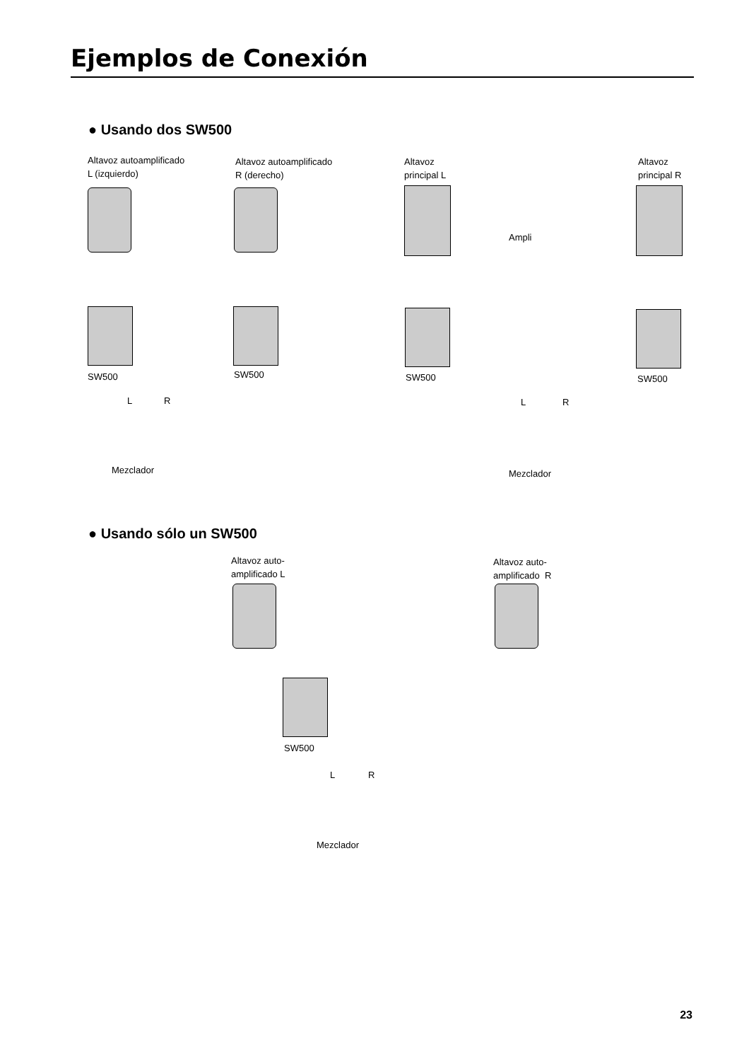Ejemplos de Conexión
● Usando dos SW500
Altavoz autoamplificado
L (izquierdo)
Altavoz autoamplificado
R (derecho)
Altavoz
principal L
Altavoz
principal R
Ampli
SW500 SW500 SW500 SW500
L R L R
Mezclador Mezclador
● Usando sólo un SW500
Altavoz auto-
amplificado L
Altavoz auto-
amplificado R
SW500
L R
Mezclador
23